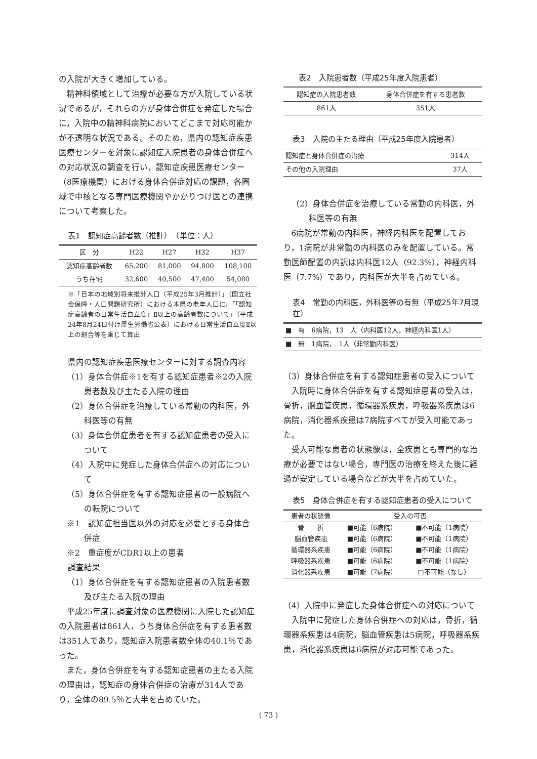の入院が大きく増加している。
精神科領域として治療が必要な方が入院している状況であるが，それらの方が身体合併症を発症した場合に，入院中の精神科病院においてどこまで対応可能かが不透明な状況である。そのため，県内の認知症疾患医療センターを対象に認知症入院患者の身体合併症への対応状況の調査を行い，認知症疾患医療センター（8医療機関）における身体合併症対応の課題，各圏域で中核となる専門医療機関やかかりつけ医との連携について考察した。
表1　認知症高齢者数（推計）　（単位：人）
| 区 分 | H22 | H27 | H32 | H37 |
| --- | --- | --- | --- | --- |
| 認知症高齢者数 | 65,200 | 81,000 | 94,800 | 108,100 |
| うち在宅 | 32,600 | 40,500 | 47,400 | 54,080 |
※「日本の地域別将来推計人口（平成25年3月推計）」（国立社会保障・人口問題研究所）における本県の老年人口に，「「認知症高齢者の日常生活自立度」Ⅱ以上の高齢者数について」（平成24年8月24日付け厚生労働省公表）における日常生活自立度Ⅱ以上の割合等を乗じて算出
県内の認知症疾患医療センターに対する調査内容
（1）身体合併症※1を有する認知症患者※2の入院患者数及び主たる入院の理由
（2）身体合併症を治療している常勤の内科医，外科医等の有無
（3）身体合併症患者を有する認知症患者の受入について
（4）入院中に発症した身体合併症への対応について
（5）身体合併症を有する認知症患者の一般病院への転院について
※1　認知症担当医以外の対応を必要とする身体合併症
※2　重症度がCDR1以上の患者
調査結果
（1）身体合併症を有する認知症患者の入院患者数及び主たる入院の理由
平成25年度に調査対象の医療機関に入院した認知症の入院患者は861人，うち身体合併症を有する患者数は351人であり，認知症入院患者数全体の40.1％であった。
また，身体合併症を有する認知症患者の主たる入院の理由は，認知症の身体合併症の治療が314人であり，全体の89.5％と大半を占めていた。
表2　入院患者数（平成25年度入院患者）
| 認知症の入院患者数 | 身体合併症を有する患者数 |
| --- | --- |
| 861人 | 351人 |
表3　入院の主たる理由（平成25年度入院患者）
| 認知症と身体合併症の治療 | 314人 |
| その他の入院理由 | 37人 |
（2）身体合併症を治療している常勤の内科医，外科医等の有無
6病院が常勤の内科医，神経内科医を配置しており，1病院が非常勤の内科医のみを配置している。常勤医師配置の内訳は内科医12人（92.3%），神経内科医（7.7%）であり，内科医が大半を占めている。
表4　常勤の内科医，外科医等の有無（平成25年7月現在）
| ■ 有 6病院，13 人（内科医12人，神経内科医1人） |
| ■ 無 1病院， 1人（非常勤内科医） |
（3）身体合併症を有する認知症患者の受入について
入院時に身体合併症を有する認知症患者の受入は，骨折，脳血管疾患，循環器系疾患，呼吸器系疾患は6病院，消化器系疾患は7病院すべてが受入可能であった。
受入可能な患者の状態像は，全疾患とも専門的な治療が必要ではない場合，専門医の治療を終えた後に経過が安定している場合などが大半を占めていた。
表5　身体合併症を有する認知症患者の受入について
| 患者の状態像 | 受入の可否 | |
| --- | --- | --- |
| 骨 折 | ■可能（6病院） | ■不可能（1病院） |
| 脳血管疾患 | ■可能（6病院） | ■不可能（1病院） |
| 循環器系疾患 | ■可能（6病院） | ■不可能（1病院） |
| 呼吸器系疾患 | ■可能（6病院） | ■不可能（1病院） |
| 消化器系疾患 | ■可能（7病院） | □不可能（なし） |
（4）入院中に発症した身体合併症への対応について
入院中に発症した身体合併症への対応は，骨折，循環器系疾患は4病院，脳血管疾患は5病院，呼吸器系疾患，消化器系疾患は6病院が対応可能であった。
( 73 )